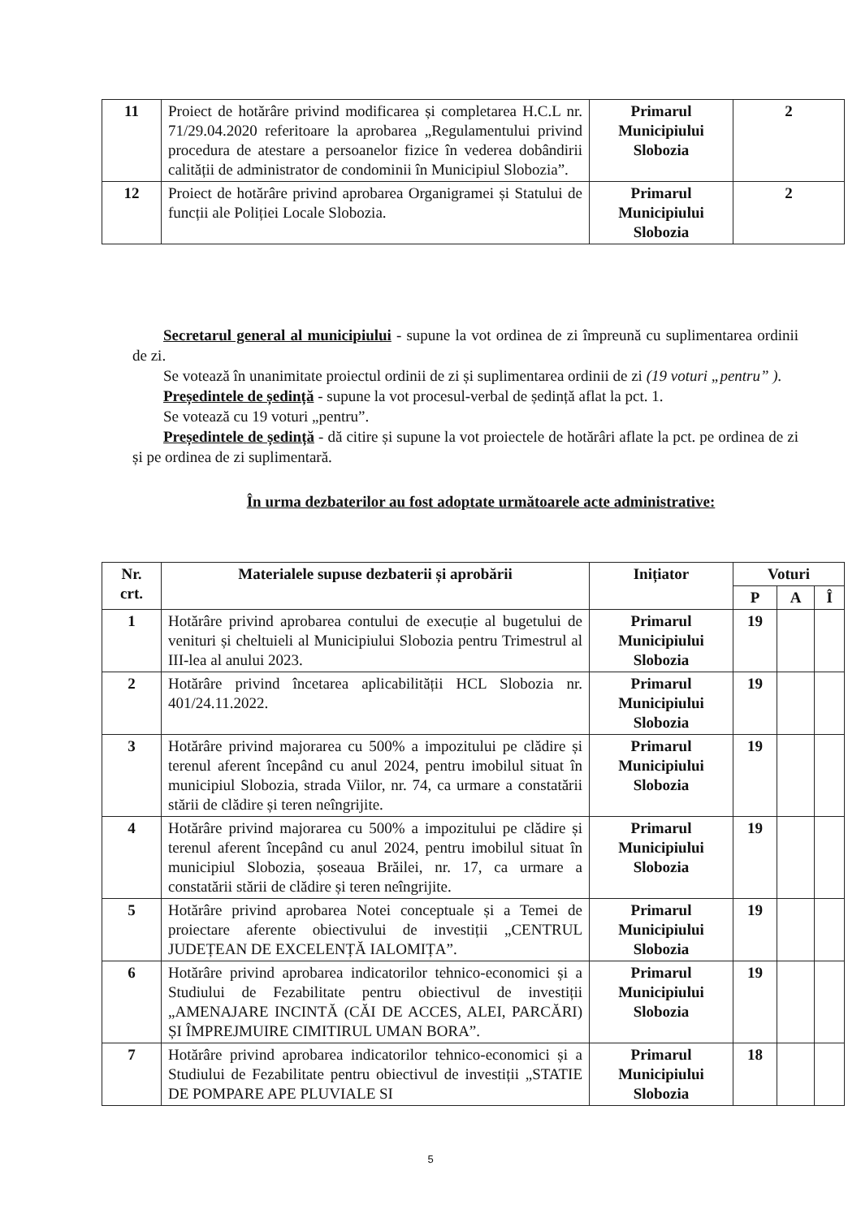| 11 | Proiect de hotărâre privind modificarea și completarea H.C.L nr. 71/29.04.2020 referitoare la aprobarea „Regulamentului privind procedura de atestare a persoanelor fizice în vederea dobândirii calității de administrator de condominii în Municipiul Slobozia”. | Primarul Municipiului Slobozia | 2 |
| 12 | Proiect de hotărâre privind aprobarea Organigramei și Statului de funcții ale Poliției Locale Slobozia. | Primarul Municipiului Slobozia | 2 |
Secretarul general al municipiului - supune la vot ordinea de zi împreună cu suplimentarea ordinii de zi.
Se votează în unanimitate proiectul ordinii de zi și suplimentarea ordinii de zi (19 voturi „pentru” ).
Președintele de ședință - supune la vot procesul-verbal de ședință aflat la pct. 1.
Se votează cu 19 voturi „pentru”.
Președintele de ședință - dă citire și supune la vot proiectele de hotărâri aflate la pct. pe ordinea de zi și pe ordinea de zi suplimentară.
În urma dezbaterilor au fost adoptate următoarele acte administrative:
| Nr. crt. | Materialele supuse dezbaterii și aprobării | Inițiator | Voturi | | |
| --- | --- | --- | --- | --- | --- |
| | | | P | A | Î |
| 1 | Hotărâre privind aprobarea contului de execuție al bugetului de venituri și cheltuieli al Municipiului Slobozia pentru Trimestrul al III-lea al anului 2023. | Primarul Municipiului Slobozia | 19 | | |
| 2 | Hotărâre privind încetarea aplicabilității HCL Slobozia nr. 401/24.11.2022. | Primarul Municipiului Slobozia | 19 | | |
| 3 | Hotărâre privind majorarea cu 500% a impozitului pe clădire și terenul aferent începând cu anul 2024, pentru imobilul situat în municipiul Slobozia, strada Viilor, nr. 74, ca urmare a constatării stării de clădire și teren neîngrijite. | Primarul Municipiului Slobozia | 19 | | |
| 4 | Hotărâre privind majorarea cu 500% a impozitului pe clădire și terenul aferent începând cu anul 2024, pentru imobilul situat în municipiul Slobozia, șoseaua Brăilei, nr. 17, ca urmare a constatării stării de clădire și teren neîngrijite. | Primarul Municipiului Slobozia | 19 | | |
| 5 | Hotărâre privind aprobarea Notei conceptuale și a Temei de proiectare aferente obiectivului de investiții „CENTRUL JUDEȚEAN DE EXCELENȚĂ IALOMIȚA”. | Primarul Municipiului Slobozia | 19 | | |
| 6 | Hotărâre privind aprobarea indicatorilor tehnico-economici și a Studiului de Fezabilitate pentru obiectivul de investiții „AMENAJARE INCINTĂ (CĂI DE ACCES, ALEI, PARCĂRI) ȘI ÎMPREJMUIRE CIMITIRUL UMAN BORA”. | Primarul Municipiului Slobozia | 19 | | |
| 7 | Hotărâre privind aprobarea indicatorilor tehnico-economici și a Studiului de Fezabilitate pentru obiectivul de investiții „STATIE DE POMPARE APE PLUVIALE SI | Primarul Municipiului Slobozia | 18 | | |
5